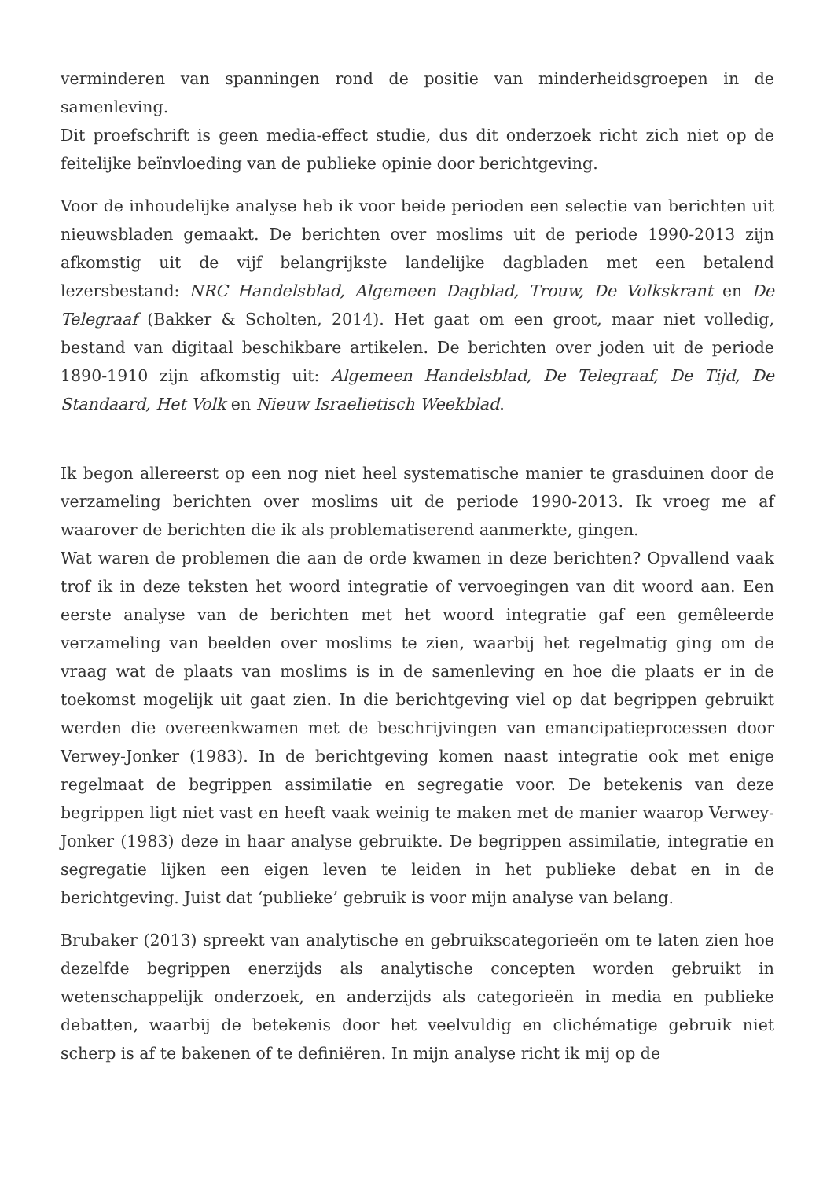verminderen van spanningen rond de positie van minderheidsgroepen in de samenleving.
Dit proefschrift is geen media-effect studie, dus dit onderzoek richt zich niet op de feitelijke beïnvloeding van de publieke opinie door berichtgeving.
Voor de inhoudelijke analyse heb ik voor beide perioden een selectie van berichten uit nieuwsbladen gemaakt. De berichten over moslims uit de periode 1990-2013 zijn afkomstig uit de vijf belangrijkste landelijke dagbladen met een betalend lezersbestand: NRC Handelsblad, Algemeen Dagblad, Trouw, De Volkskrant en De Telegraaf (Bakker & Scholten, 2014). Het gaat om een groot, maar niet volledig, bestand van digitaal beschikbare artikelen. De berichten over joden uit de periode 1890-1910 zijn afkomstig uit: Algemeen Handelsblad, De Telegraaf, De Tijd, De Standaard, Het Volk en Nieuw Israelietisch Weekblad.
Ik begon allereerst op een nog niet heel systematische manier te grasduinen door de verzameling berichten over moslims uit de periode 1990-2013. Ik vroeg me af waarover de berichten die ik als problematiserend aanmerkte, gingen.
Wat waren de problemen die aan de orde kwamen in deze berichten? Opvallend vaak trof ik in deze teksten het woord integratie of vervoegingen van dit woord aan. Een eerste analyse van de berichten met het woord integratie gaf een gemêleerde verzameling van beelden over moslims te zien, waarbij het regelmatig ging om de vraag wat de plaats van moslims is in de samenleving en hoe die plaats er in de toekomst mogelijk uit gaat zien. In die berichtgeving viel op dat begrippen gebruikt werden die overeenkwamen met de beschrijvingen van emancipatieprocessen door Verwey-Jonker (1983). In de berichtgeving komen naast integratie ook met enige regelmaat de begrippen assimilatie en segregatie voor. De betekenis van deze begrippen ligt niet vast en heeft vaak weinig te maken met de manier waarop Verwey-Jonker (1983) deze in haar analyse gebruikte. De begrippen assimilatie, integratie en segregatie lijken een eigen leven te leiden in het publieke debat en in de berichtgeving. Juist dat ‘publieke’ gebruik is voor mijn analyse van belang.
Brubaker (2013) spreekt van analytische en gebruikscategorieën om te laten zien hoe dezelfde begrippen enerzijds als analytische concepten worden gebruikt in wetenschappelijk onderzoek, en anderzijds als categorieën in media en publieke debatten, waarbij de betekenis door het veelvuldig en clichématige gebruik niet scherp is af te bakenen of te definiëren. In mijn analyse richt ik mij op de